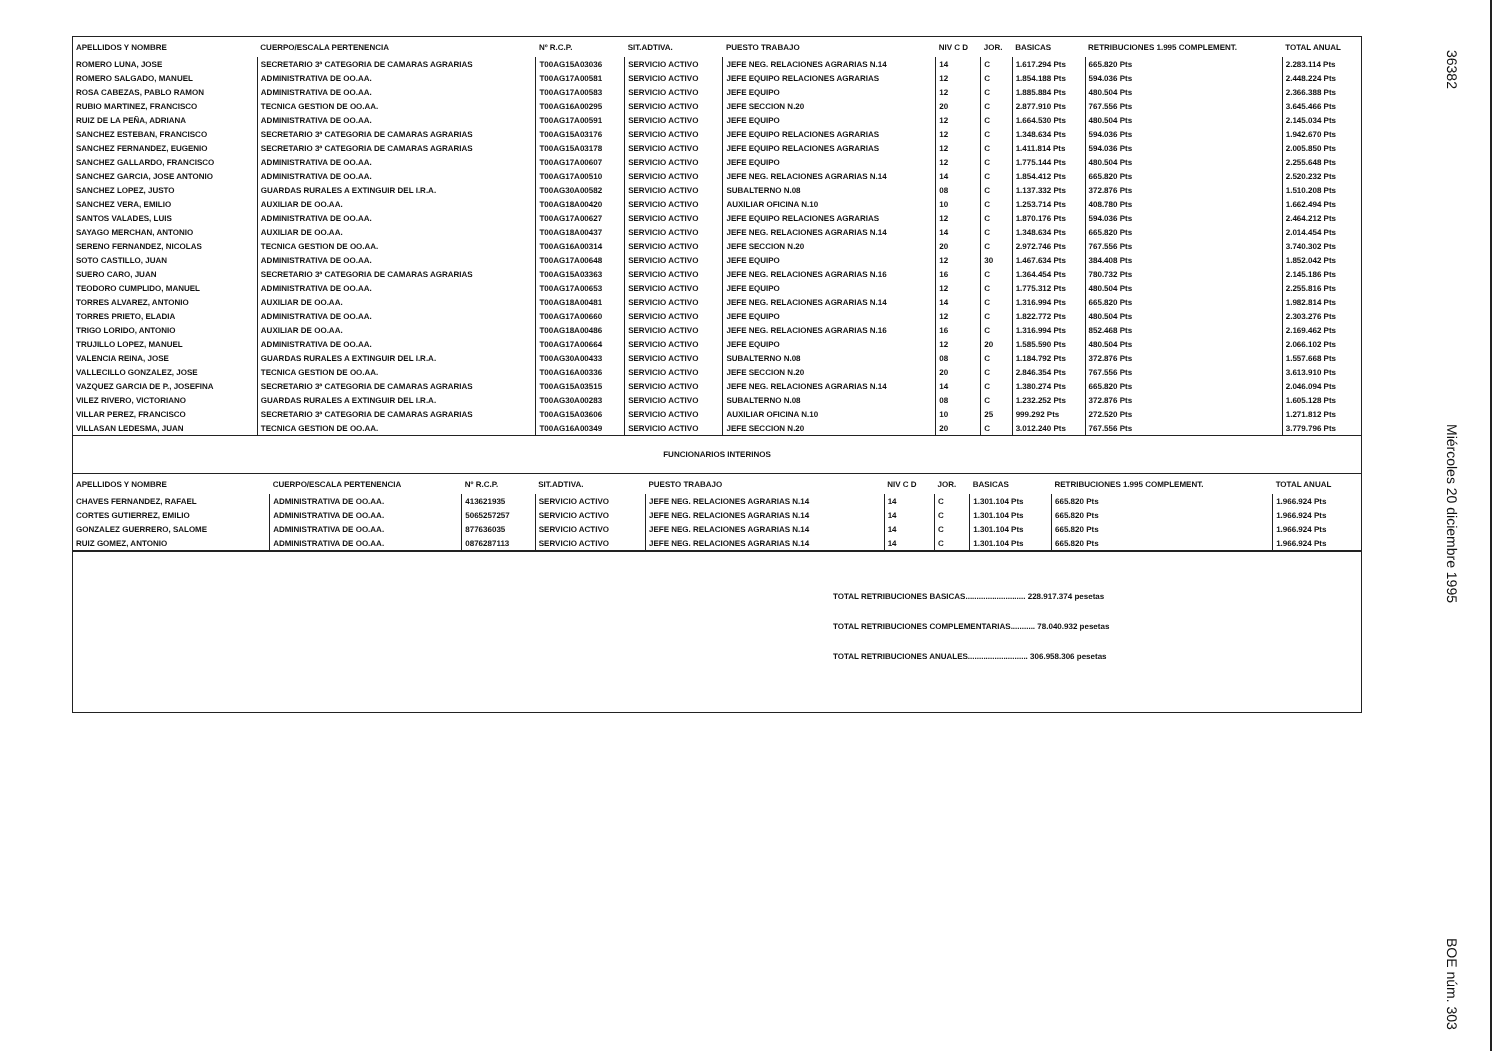| APELLIDOS Y NOMBRE | CUERPO/ESCALA PERTENENCIA | Nº R.C.P. | SIT.ADTIVA. | PUESTO TRABAJO | NIV C D | JOR. | BASICAS | RETRIBUCIONES 1.995 COMPLEMENT. | TOTAL ANUAL |
| --- | --- | --- | --- | --- | --- | --- | --- | --- | --- |
| ROMERO LUNA, JOSE | SECRETARIO 3ª CATEGORIA DE CAMARAS AGRARIAS | T00AG15A03036 | SERVICIO ACTIVO | JEFE NEG. RELACIONES AGRARIAS N.14 | 14 | C | 1.617.294 Pts | 665.820 Pts | 2.283.114 Pts |
| ROMERO SALGADO, MANUEL | ADMINISTRATIVA DE OO.AA. | T00AG17A00581 | SERVICIO ACTIVO | JEFE EQUIPO RELACIONES AGRARIAS | 12 | C | 1.854.188 Pts | 594.036 Pts | 2.448.224 Pts |
| ROSA CABEZAS, PABLO RAMON | ADMINISTRATIVA DE OO.AA. | T00AG17A00583 | SERVICIO ACTIVO | JEFE EQUIPO | 12 | C | 1.885.884 Pts | 480.504 Pts | 2.366.388 Pts |
| RUBIO MARTINEZ, FRANCISCO | TECNICA GESTION DE OO.AA. | T00AG16A00295 | SERVICIO ACTIVO | JEFE SECCION N.20 | 20 | C | 2.877.910 Pts | 767.556 Pts | 3.645.466 Pts |
| RUIZ DE LA PEÑA, ADRIANA | ADMINISTRATIVA DE OO.AA. | T00AG17A00591 | SERVICIO ACTIVO | JEFE EQUIPO | 12 | C | 1.664.530 Pts | 480.504 Pts | 2.145.034 Pts |
| SANCHEZ ESTEBAN, FRANCISCO | SECRETARIO 3ª CATEGORIA DE CAMARAS AGRARIAS | T00AG15A03176 | SERVICIO ACTIVO | JEFE EQUIPO RELACIONES AGRARIAS | 12 | C | 1.348.634 Pts | 594.036 Pts | 1.942.670 Pts |
| SANCHEZ FERNANDEZ, EUGENIO | SECRETARIO 3ª CATEGORIA DE CAMARAS AGRARIAS | T00AG15A03178 | SERVICIO ACTIVO | JEFE EQUIPO RELACIONES AGRARIAS | 12 | C | 1.411.814 Pts | 594.036 Pts | 2.005.850 Pts |
| SANCHEZ GALLARDO, FRANCISCO | ADMINISTRATIVA DE OO.AA. | T00AG17A00607 | SERVICIO ACTIVO | JEFE EQUIPO | 12 | C | 1.775.144 Pts | 480.504 Pts | 2.255.648 Pts |
| SANCHEZ GARCIA, JOSE ANTONIO | ADMINISTRATIVA DE OO.AA. | T00AG17A00510 | SERVICIO ACTIVO | JEFE NEG. RELACIONES AGRARIAS N.14 | 14 | C | 1.854.412 Pts | 665.820 Pts | 2.520.232 Pts |
| SANCHEZ LOPEZ, JUSTO | GUARDAS RURALES A EXTINGUIR DEL I.R.A. | T00AG30A00582 | SERVICIO ACTIVO | SUBALTERNO N.08 | 08 | C | 1.137.332 Pts | 372.876 Pts | 1.510.208 Pts |
| SANCHEZ VERA, EMILIO | AUXILIAR DE OO.AA. | T00AG18A00420 | SERVICIO ACTIVO | AUXILIAR OFICINA N.10 | 10 | C | 1.253.714 Pts | 408.780 Pts | 1.662.494 Pts |
| SANTOS VALADES, LUIS | ADMINISTRATIVA DE OO.AA. | T00AG17A00627 | SERVICIO ACTIVO | JEFE EQUIPO RELACIONES AGRARIAS | 12 | C | 1.870.176 Pts | 594.036 Pts | 2.464.212 Pts |
| SAYAGO MERCHAN, ANTONIO | AUXILIAR DE OO.AA. | T00AG18A00437 | SERVICIO ACTIVO | JEFE NEG. RELACIONES AGRARIAS N.14 | 14 | C | 1.348.634 Pts | 665.820 Pts | 2.014.454 Pts |
| SERENO FERNANDEZ, NICOLAS | TECNICA GESTION DE OO.AA. | T00AG16A00314 | SERVICIO ACTIVO | JEFE SECCION N.20 | 20 | C | 2.972.746 Pts | 767.556 Pts | 3.740.302 Pts |
| SOTO CASTILLO, JUAN | ADMINISTRATIVA DE OO.AA. | T00AG17A00648 | SERVICIO ACTIVO | JEFE EQUIPO | 12 | 30 | 1.467.634 Pts | 384.408 Pts | 1.852.042 Pts |
| SUERO CARO, JUAN | SECRETARIO 3ª CATEGORIA DE CAMARAS AGRARIAS | T00AG15A03363 | SERVICIO ACTIVO | JEFE NEG. RELACIONES AGRARIAS N.16 | 16 | C | 1.364.454 Pts | 780.732 Pts | 2.145.186 Pts |
| TEODORO CUMPLIDO, MANUEL | ADMINISTRATIVA DE OO.AA. | T00AG17A00653 | SERVICIO ACTIVO | JEFE EQUIPO | 12 | C | 1.775.312 Pts | 480.504 Pts | 2.255.816 Pts |
| TORRES ALVAREZ, ANTONIO | AUXILIAR DE OO.AA. | T00AG18A00481 | SERVICIO ACTIVO | JEFE NEG. RELACIONES AGRARIAS N.14 | 14 | C | 1.316.994 Pts | 665.820 Pts | 1.982.814 Pts |
| TORRES PRIETO, ELADIA | ADMINISTRATIVA DE OO.AA. | T00AG17A00660 | SERVICIO ACTIVO | JEFE EQUIPO | 12 | C | 1.822.772 Pts | 480.504 Pts | 2.303.276 Pts |
| TRIGO LORIDO, ANTONIO | AUXILIAR DE OO.AA. | T00AG18A00486 | SERVICIO ACTIVO | JEFE NEG. RELACIONES AGRARIAS N.16 | 16 | C | 1.316.994 Pts | 852.468 Pts | 2.169.462 Pts |
| TRUJILLO LOPEZ, MANUEL | ADMINISTRATIVA DE OO.AA. | T00AG17A00664 | SERVICIO ACTIVO | JEFE EQUIPO | 12 | 20 | 1.585.590 Pts | 480.504 Pts | 2.066.102 Pts |
| VALENCIA REINA, JOSE | GUARDAS RURALES A EXTINGUIR DEL I.R.A. | T00AG30A00433 | SERVICIO ACTIVO | SUBALTERNO N.08 | 08 | C | 1.184.792 Pts | 372.876 Pts | 1.557.668 Pts |
| VALLECILLO GONZALEZ, JOSE | TECNICA GESTION DE OO.AA. | T00AG16A00336 | SERVICIO ACTIVO | JEFE SECCION N.20 | 20 | C | 2.846.354 Pts | 767.556 Pts | 3.613.910 Pts |
| VAZQUEZ GARCIA DE P., JOSEFINA | SECRETARIO 3ª CATEGORIA DE CAMARAS AGRARIAS | T00AG15A03515 | SERVICIO ACTIVO | JEFE NEG. RELACIONES AGRARIAS N.14 | 14 | C | 1.380.274 Pts | 665.820 Pts | 2.046.094 Pts |
| VILEZ RIVERO, VICTORIANO | GUARDAS RURALES A EXTINGUIR DEL I.R.A. | T00AG30A00283 | SERVICIO ACTIVO | SUBALTERNO N.08 | 08 | C | 1.232.252 Pts | 372.876 Pts | 1.605.128 Pts |
| VILLAR PEREZ, FRANCISCO | SECRETARIO 3ª CATEGORIA DE CAMARAS AGRARIAS | T00AG15A03606 | SERVICIO ACTIVO | AUXILIAR OFICINA N.10 | 10 | 25 | 999.292 Pts | 272.520 Pts | 1.271.812 Pts |
| VILLASAN LEDESMA, JUAN | TECNICA GESTION DE OO.AA. | T00AG16A00349 | SERVICIO ACTIVO | JEFE SECCION N.20 | 20 | C | 3.012.240 Pts | 767.556 Pts | 3.779.796 Pts |
FUNCIONARIOS INTERINOS
| APELLIDOS Y NOMBRE | CUERPO/ESCALA PERTENENCIA | Nº R.C.P. | SIT.ADTIVA. | PUESTO TRABAJO | NIV C D | JOR. | BASICAS | RETRIBUCIONES 1.995 COMPLEMENT. | TOTAL ANUAL |
| --- | --- | --- | --- | --- | --- | --- | --- | --- | --- |
| CHAVES FERNANDEZ, RAFAEL | ADMINISTRATIVA DE OO.AA. | 413621935 | SERVICIO ACTIVO | JEFE NEG. RELACIONES AGRARIAS N.14 | 14 | C | 1.301.104 Pts | 665.820 Pts | 1.966.924 Pts |
| CORTES GUTIERREZ, EMILIO | ADMINISTRATIVA DE OO.AA. | 5065257257 | SERVICIO ACTIVO | JEFE NEG. RELACIONES AGRARIAS N.14 | 14 | C | 1.301.104 Pts | 665.820 Pts | 1.966.924 Pts |
| GONZALEZ GUERRERO, SALOME | ADMINISTRATIVA DE OO.AA. | 877636035 | SERVICIO ACTIVO | JEFE NEG. RELACIONES AGRARIAS N.14 | 14 | C | 1.301.104 Pts | 665.820 Pts | 1.966.924 Pts |
| RUIZ GOMEZ, ANTONIO | ADMINISTRATIVA DE OO.AA. | 0876287113 | SERVICIO ACTIVO | JEFE NEG. RELACIONES AGRARIAS N.14 | 14 | C | 1.301.104 Pts | 665.820 Pts | 1.966.924 Pts |
TOTAL RETRIBUCIONES BASICAS........................... 228.917.374 pesetas
TOTAL RETRIBUCIONES COMPLEMENTARIAS........... 78.040.932 pesetas
TOTAL RETRIBUCIONES ANUALES........................... 306.958.306 pesetas
36382 Miércoles 20 diciembre 1995 BOE núm. 303